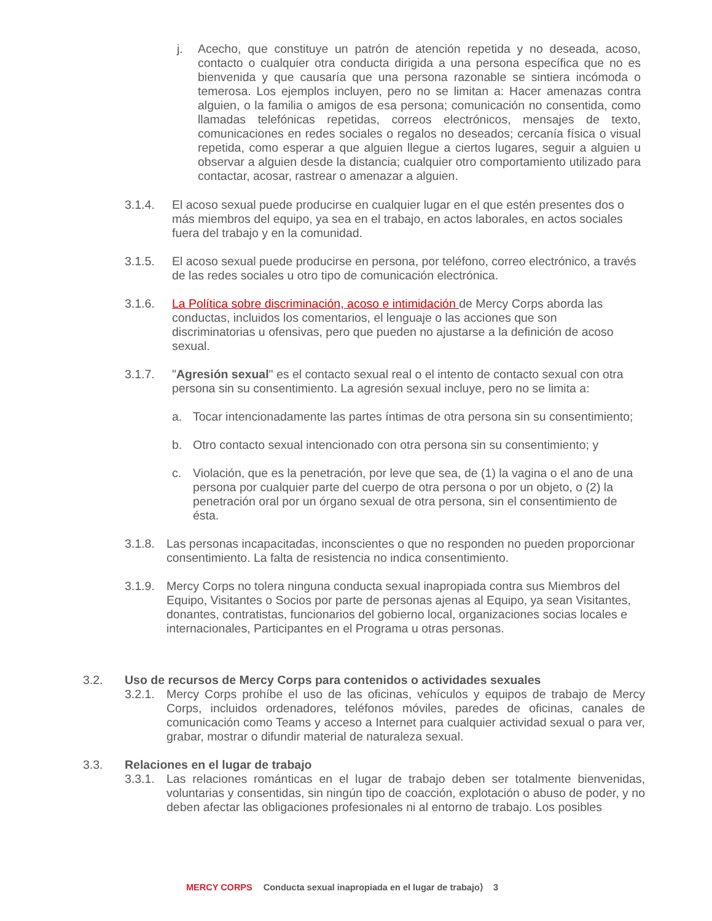j. Acecho, que constituye un patrón de atención repetida y no deseada, acoso, contacto o cualquier otra conducta dirigida a una persona específica que no es bienvenida y que causaría que una persona razonable se sintiera incómoda o temerosa. Los ejemplos incluyen, pero no se limitan a: Hacer amenazas contra alguien, o la familia o amigos de esa persona; comunicación no consentida, como llamadas telefónicas repetidas, correos electrónicos, mensajes de texto, comunicaciones en redes sociales o regalos no deseados; cercanía física o visual repetida, como esperar a que alguien llegue a ciertos lugares, seguir a alguien u observar a alguien desde la distancia; cualquier otro comportamiento utilizado para contactar, acosar, rastrear o amenazar a alguien.
3.1.4. El acoso sexual puede producirse en cualquier lugar en el que estén presentes dos o más miembros del equipo, ya sea en el trabajo, en actos laborales, en actos sociales fuera del trabajo y en la comunidad.
3.1.5. El acoso sexual puede producirse en persona, por teléfono, correo electrónico, a través de las redes sociales u otro tipo de comunicación electrónica.
3.1.6. La Política sobre discriminación, acoso e intimidación de Mercy Corps aborda las conductas, incluidos los comentarios, el lenguaje o las acciones que son discriminatorias u ofensivas, pero que pueden no ajustarse a la definición de acoso sexual.
3.1.7. "Agresión sexual" es el contacto sexual real o el intento de contacto sexual con otra persona sin su consentimiento. La agresión sexual incluye, pero no se limita a:
a. Tocar intencionadamente las partes íntimas de otra persona sin su consentimiento;
b. Otro contacto sexual intencionado con otra persona sin su consentimiento; y
c. Violación, que es la penetración, por leve que sea, de (1) la vagina o el ano de una persona por cualquier parte del cuerpo de otra persona o por un objeto, o (2) la penetración oral por un órgano sexual de otra persona, sin el consentimiento de ésta.
3.1.8.
Las personas incapacitadas, inconscientes o que no responden no pueden proporcionar consentimiento. La falta de resistencia no indica consentimiento.
3.1.9.
Mercy Corps no tolera ninguna conducta sexual inapropiada contra sus Miembros del Equipo, Visitantes o Socios por parte de personas ajenas al Equipo, ya sean Visitantes, donantes, contratistas, funcionarios del gobierno local, organizaciones socias locales e internacionales, Participantes en el Programa u otras personas.
3.2. Uso de recursos de Mercy Corps para contenidos o actividades sexuales
3.2.1.
Mercy Corps prohíbe el uso de las oficinas, vehículos y equipos de trabajo de Mercy Corps, incluidos ordenadores, teléfonos móviles, paredes de oficinas, canales de comunicación como Teams y acceso a Internet para cualquier actividad sexual o para ver, grabar, mostrar o difundir material de naturaleza sexual.
3.3. Relaciones en el lugar de trabajo
3.3.1.
Las relaciones románticas en el lugar de trabajo deben ser totalmente bienvenidas, voluntarias y consentidas, sin ningún tipo de coacción, explotación o abuso de poder, y no deben afectar las obligaciones profesionales ni al entorno de trabajo. Los posibles
MERCY CORPS Conducta sexual inapropiada en el lugar de trabajo⟩ 3